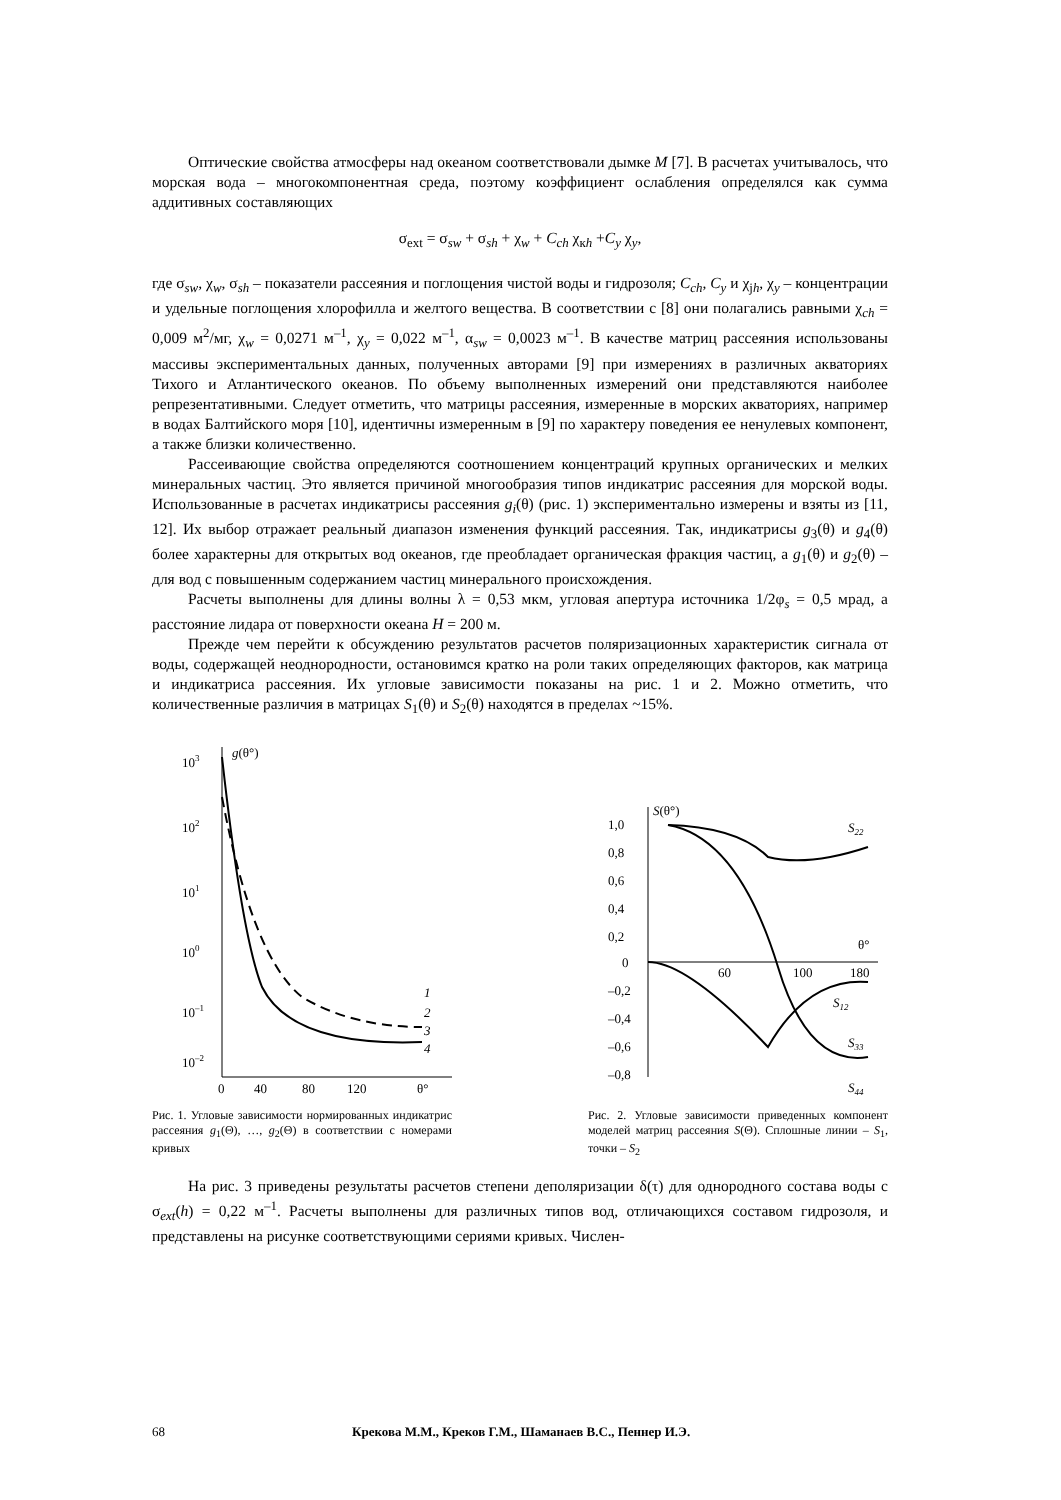Оптические свойства атмосферы над океаном соответствовали дымке M [7]. В расчетах учитывалось, что морская вода – многокомпонентная среда, поэтому коэффициент ослабления определялся как сумма аддитивных составляющих
σ<sub>ext</sub> = σ<sub>sw</sub> + σ<sub>sh</sub> + χ<sub>w</sub> + C<sub>ch</sub> χ<sub>кh</sub> +C<sub>y</sub> χ<sub>y</sub>,
где σ<sub>sw</sub>, χ<sub>w</sub>, σ<sub>sh</sub> – показатели рассеяния и поглощения чистой воды и гидрозоля; C<sub>ch</sub>, C<sub>y</sub> и χ<sub>jh</sub>, χ<sub>y</sub> – концентрации и удельные поглощения хлорофилла и желтого вещества. В соответствии с [8] они полагались равными χ<sub>ch</sub> = 0,009 м<sup>2</sup>/мг, χ<sub>w</sub> = 0,0271 м<sup>–1</sup>, χ<sub>y</sub> = 0,022 м<sup>–1</sup>, α<sub>sw</sub> = 0,0023 м<sup>–1</sup>. В качестве матриц рассеяния использованы массивы экспериментальных данных, полученных авторами [9] при измерениях в различных акваториях Тихого и Атлантического океанов. По объему выполненных измерений они представляются наиболее репрезентативными. Следует отметить, что матрицы рассеяния, измеренные в морских акваториях, например в водах Балтийского моря [10], идентичны измеренным в [9] по характеру поведения ее ненулевых компонент, а также близки количественно.
Рассеивающие свойства определяются соотношением концентраций крупных органических и мелких минеральных частиц. Это является причиной многообразия типов индикатрис рассеяния для морской воды. Использованные в расчетах индикатрисы рассеяния g<sub>i</sub>(θ) (рис. 1) экспериментально измерены и взяты из [11, 12]. Их выбор отражает реальный диапазон изменения функций рассеяния. Так, индикатрисы g<sub>3</sub>(θ) и g<sub>4</sub>(θ) более характерны для открытых вод океанов, где преобладает органическая фракция частиц, а g<sub>1</sub>(θ) и g<sub>2</sub>(θ) – для вод с повышенным содержанием частиц минерального происхождения.
Расчеты выполнены для длины волны λ = 0,53 мкм, угловая апертура источника 1/2φ<sub>s</sub> = 0,5 мрад, а расстояние лидара от поверхности океана H = 200 м.
Прежде чем перейти к обсуждению результатов расчетов поляризационных характеристик сигнала от воды, содержащей неоднородности, остановимся кратко на роли таких определяющих факторов, как матрица и индикатриса рассеяния. Их угловые зависимости показаны на рис. 1 и 2. Можно отметить, что количественные различия в матрицах S<sub>1</sub>(θ) и S<sub>2</sub>(θ) находятся в пределах ~15%.
103
102
101
100
10–1
10–2
g(θ°)
1
2
3
4
0
40
80
120
θ°
Рис. 1. Угловые зависимости нормированных индикатрис рассеяния g<sub>1</sub>(Θ), …, g<sub>2</sub>(Θ) в соответствии с номерами кривых
S(θ°)
1,0
0,8
0,6
0,4
0,2
0
–0,2
–0,4
–0,6
–0,8
60
100
180
θ°
S22
S12
S33
S44
Рис. 2. Угловые зависимости приведенных компонент моделей матриц рассеяния S(Θ). Сплошные линии – S<sub>1</sub>, точки – S<sub>2</sub>
На рис. 3 приведены результаты расчетов степени деполяризации δ(τ) для однородного состава воды с σ<sub>ext</sub>(h) = 0,22 м<sup>–1</sup>. Расчеты выполнены для различных типов вод, отличающихся составом гидрозоля, и представлены на рисунке соответствующими сериями кривых. Числен-
68 Крекова М.М., Креков Г.М., Шаманаев В.С., Пеннер И.Э.